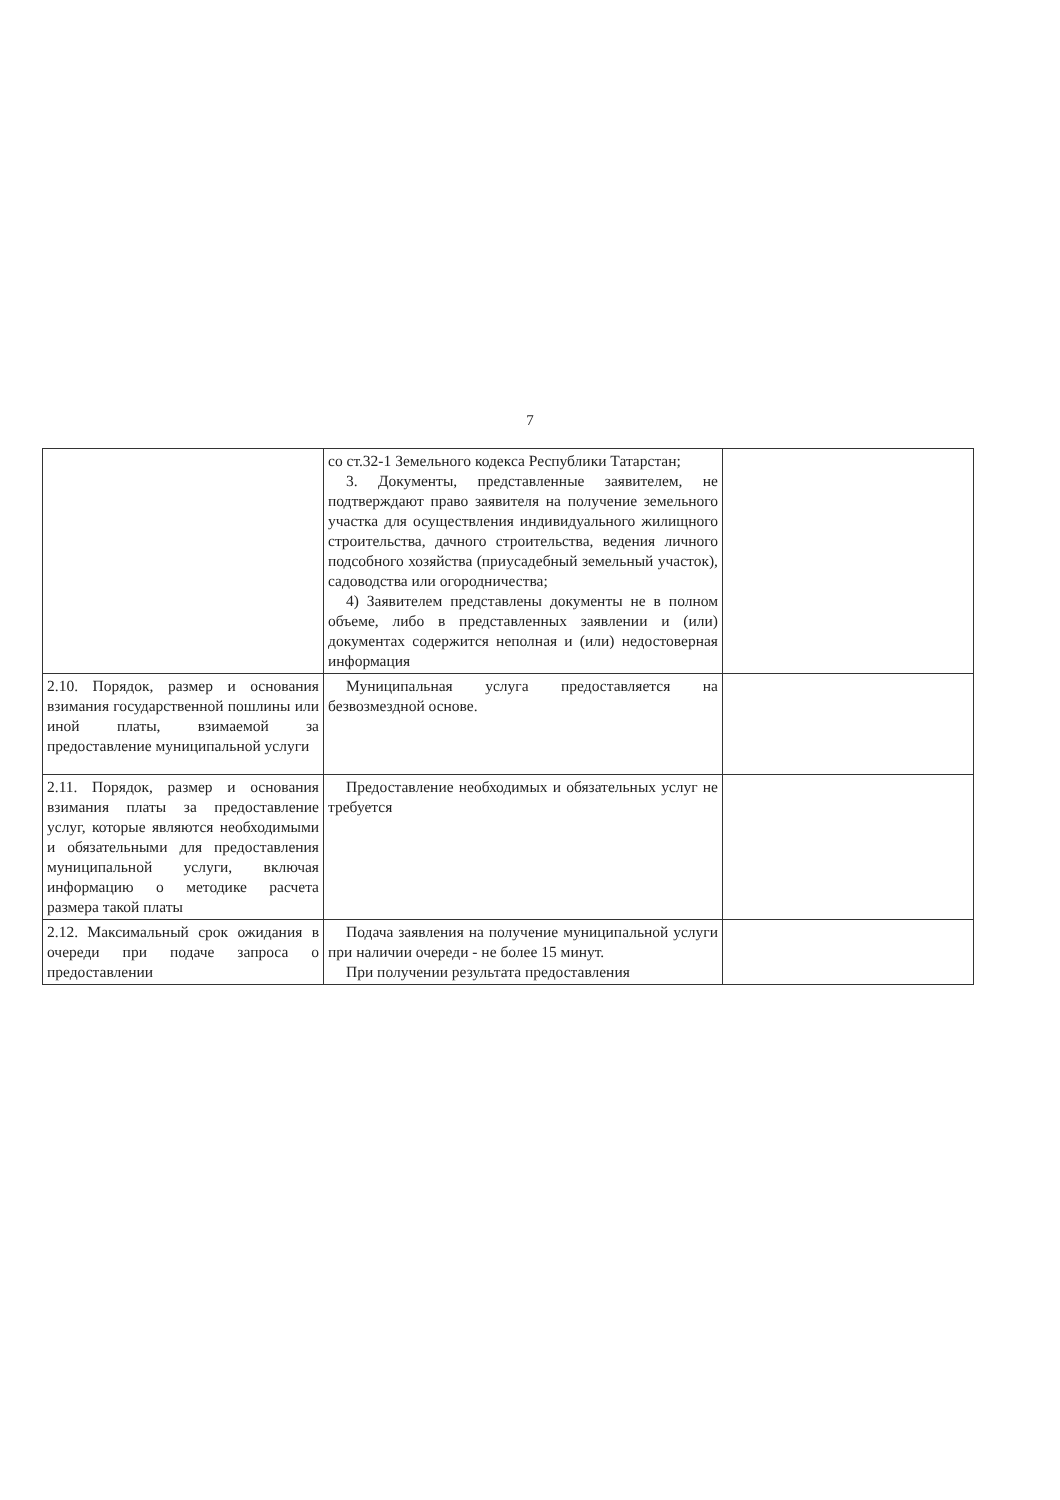7
| | со ст.32-1 Земельного кодекса Республики Татарстан; 3. Документы, представленные заявителем, не подтверждают право заявителя на получение земельного участка для осуществления индивидуального жилищного строительства, дачного строительства, ведения личного подсобного хозяйства (приусадебный земельный участок), садоводства или огородничества; 4) Заявителем представлены документы не в полном объеме, либо в представленных заявлении и (или) документах содержится неполная и (или) недостоверная информация | |
| 2.10. Порядок, размер и основания взимания государственной пошлины или иной платы, взимаемой за предоставление муниципальной услуги | Муниципальная услуга предоставляется на безвозмездной основе. | |
| 2.11. Порядок, размер и основания взимания платы за предоставление услуг, которые являются необходимыми и обязательными для предоставления муниципальной услуги, включая информацию о методике расчета размера такой платы | Предоставление необходимых и обязательных услуг не требуется | |
| 2.12. Максимальный срок ожидания в очереди при подаче запроса о предоставлении | Подача заявления на получение муниципальной услуги при наличии очереди - не более 15 минут. При получении результата предоставления | |